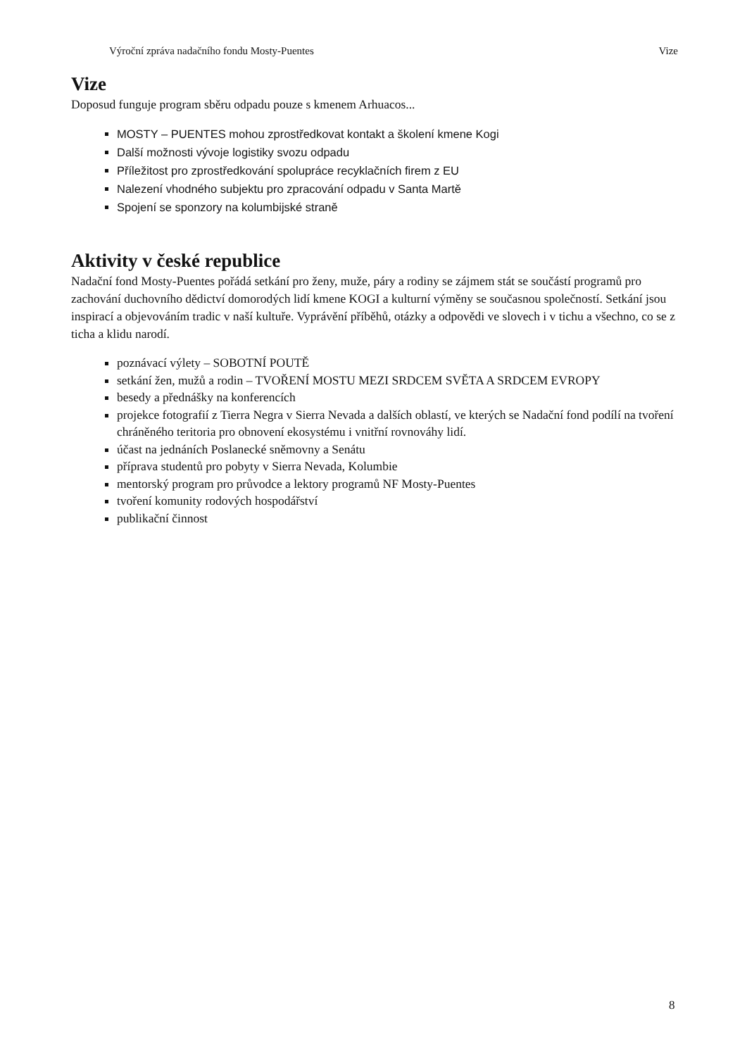Výroční zpráva nadačního fondu Mosty-Puentes Vize
Vize
Doposud funguje program sběru odpadu pouze s kmenem Arhuacos...
MOSTY – PUENTES mohou zprostředkovat kontakt a školení kmene Kogi
Další možnosti vývoje logistiky svozu odpadu
Příležitost pro zprostředkování spolupráce recyklačních firem z EU
Nalezení vhodného subjektu pro zpracování odpadu v Santa Martě
Spojení se sponzory na kolumbijské straně
Aktivity v české republice
Nadační fond Mosty-Puentes pořádá setkání pro ženy, muže, páry a rodiny se zájmem stát se součástí programů pro zachování duchovního dědictví domorodých lidí kmene KOGI a kulturní výměny se současnou společností. Setkání jsou inspirací a objevováním tradic v naší kultuře. Vyprávění příběhů, otázky a odpovědi ve slovech i v tichu a všechno, co se z ticha a klidu narodí.
poznávací výlety – SOBOTNÍ POUTĚ
setkání žen, mužů a rodin – TVOŘENÍ MOSTU MEZI SRDCEM SVĚTA A SRDCEM EVROPY
besedy a přednášky na konferencích
projekce fotografií z Tierra Negra v Sierra Nevada a dalších oblastí, ve kterých se Nadační fond podílí na tvoření chráněného teritoria pro obnovení ekosystému i vnitřní rovnováhy lidí.
účast na jednáních Poslanecké sněmovny a Senátu
příprava studentů pro pobyty v Sierra Nevada, Kolumbie
mentorský program pro průvodce a lektory programů NF Mosty-Puentes
tvoření komunity rodových hospodářství
publikační činnost
8